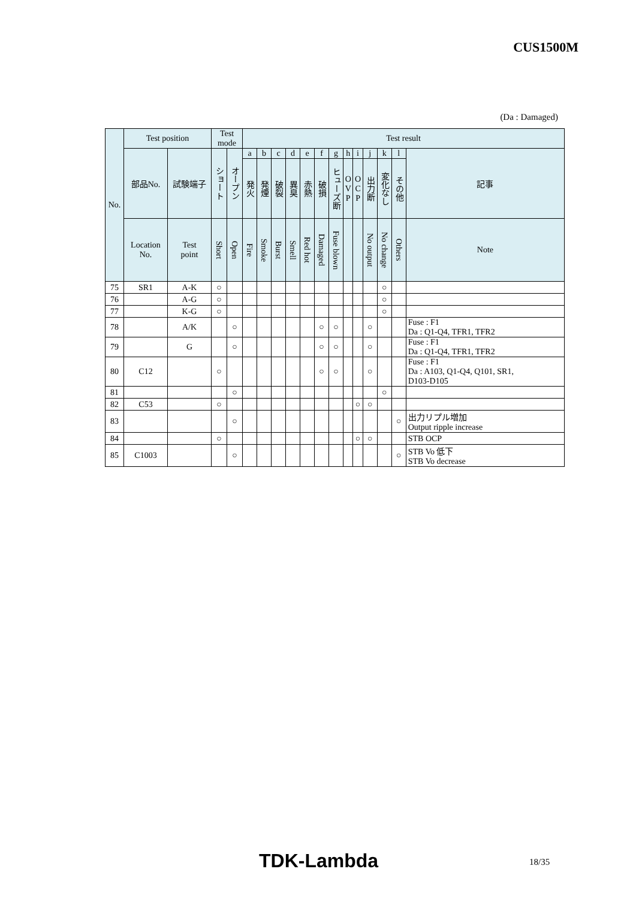CUS1500M
(Da : Damaged)
| No. | Test position | | Test mode | | Test result | | | | | | | | | | | | |
| --- | --- | --- | --- | --- | --- | --- | --- | --- | --- | --- | --- | --- | --- | --- | --- | --- | --- |
| | 部品No. | 試験端子 | ショート | オープン | a | b | c | d | e | f | g | h | i | j | k | l | 記事 |
| | | | | | 発火 | 発煙 | 破裂 | 異臭 | 赤熱 | 破損 | ヒューズ断 | O V P | O C P | 出力断 | 変化なし | その他 | |
| | Location No. | Test point | Short | Open | Fire | Smoke | Burst | Smell | Red hot | Damaged | Fuse blown | | | No output | No change | Others | Note |
| 75 | SR1 | A-K | ○ | | | | | | | | | | | | ○ | | |
| 76 | | A-G | ○ | | | | | | | | | | | | ○ | | |
| 77 | | K-G | ○ | | | | | | | | | | | | ○ | | |
| 78 | | A/K | | ○ | | | | | | ○ | ○ | | | ○ | | | Fuse : F1 Da : Q1-Q4, TFR1, TFR2 |
| 79 | | G | | ○ | | | | | | ○ | ○ | | | ○ | | | Fuse : F1 Da : Q1-Q4, TFR1, TFR2 |
| 80 | C12 | | ○ | | | | | | | ○ | ○ | | | ○ | | | Fuse : F1 Da : A103, Q1-Q4, Q101, SR1, D103-D105 |
| 81 | | | | ○ | | | | | | | | | | | ○ | | |
| 82 | C53 | | ○ | | | | | | | | | | ○ | ○ | | | |
| 83 | | | | ○ | | | | | | | | | | | | ○ | 出力リプル増加 Output ripple increase |
| 84 | | | ○ | | | | | | | | | | ○ | ○ | | | STB OCP |
| 85 | C1003 | | | ○ | | | | | | | | | | | | ○ | STB Vo 低下 STB Vo decrease |
TDK-Lambda 18/35